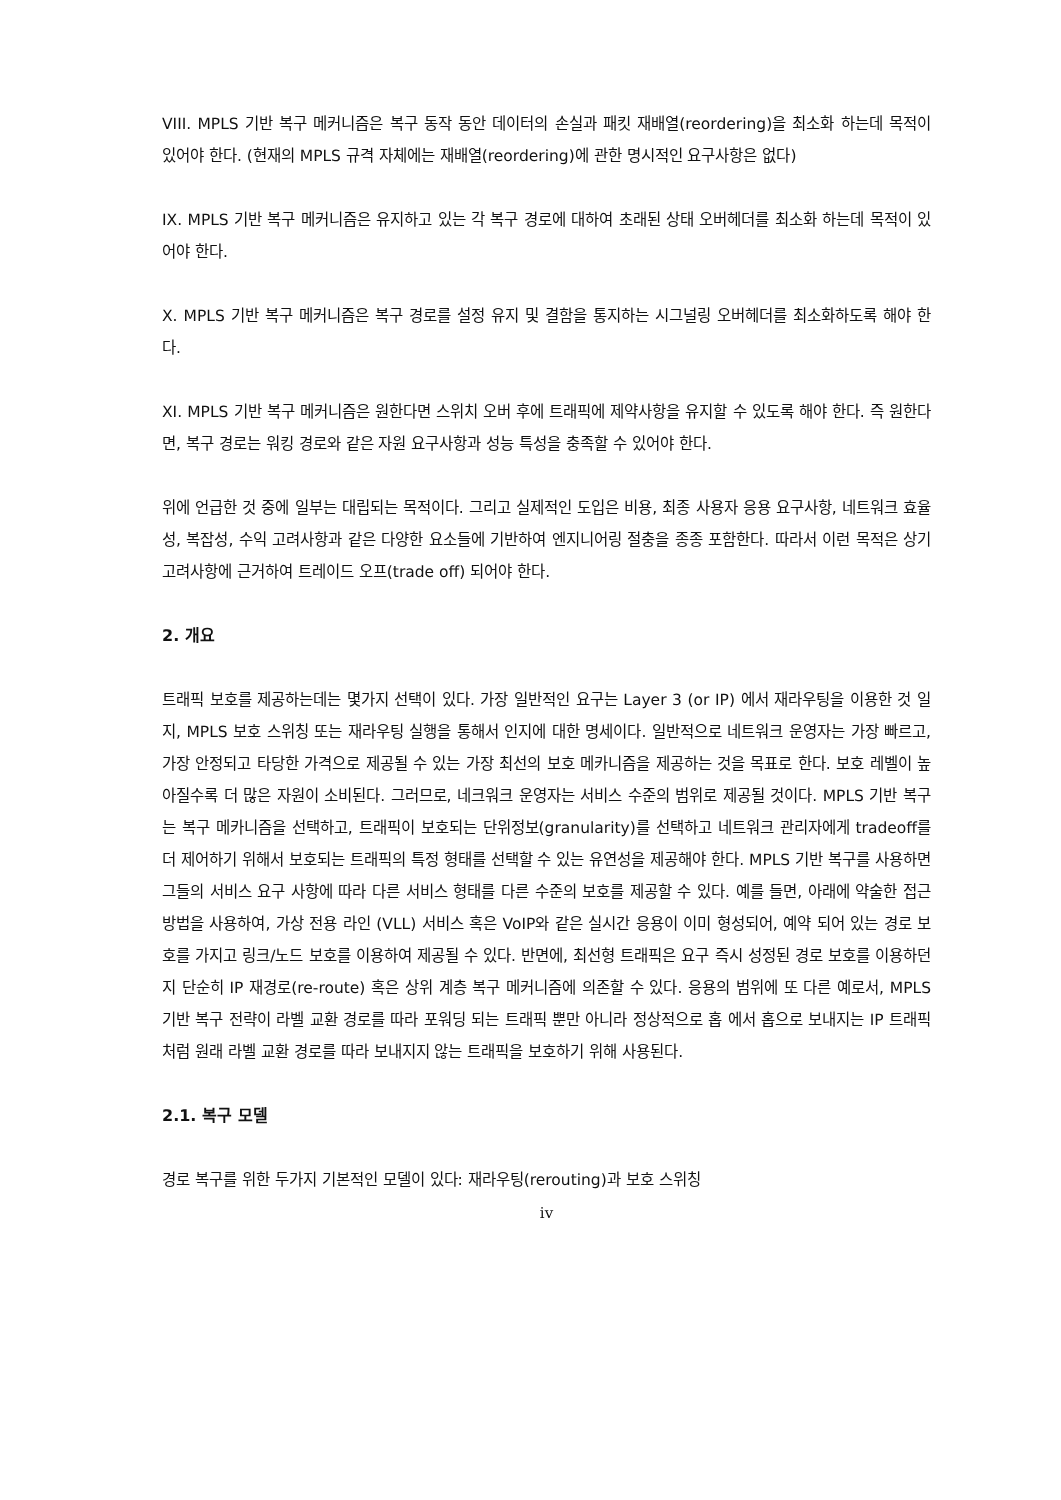VIII. MPLS 기반 복구 메커니즘은 복구 동작 동안 데이터의 손실과 패킷 재배열(reordering)을 최소화 하는데 목적이 있어야 한다. (현재의 MPLS 규격 자체에는 재배열(reordering)에 관한 명시적인 요구사항은 없다)
IX. MPLS 기반 복구 메커니즘은 유지하고 있는 각 복구 경로에 대하여 초래된 상태 오버헤더를 최소화 하는데 목적이 있어야 한다.
X. MPLS 기반 복구 메커니즘은 복구 경로를 설정 유지 및 결함을 통지하는 시그널링 오버헤더를 최소화하도록 해야 한다.
XI. MPLS 기반 복구 메커니즘은 원한다면 스위치 오버 후에 트래픽에 제약사항을 유지할 수 있도록 해야 한다. 즉 원한다면, 복구 경로는 워킹 경로와 같은 자원 요구사항과 성능 특성을 충족할 수 있어야 한다.
위에 언급한 것 중에 일부는 대립되는 목적이다. 그리고 실제적인 도입은 비용, 최종 사용자 응용 요구사항, 네트워크 효율성, 복잡성, 수익 고려사항과 같은 다양한 요소들에 기반하여 엔지니어링 절충을 종종 포함한다. 따라서 이런 목적은 상기 고려사항에 근거하여 트레이드 오프(trade off) 되어야 한다.
2. 개요
트래픽 보호를 제공하는데는 몇가지 선택이 있다. 가장 일반적인 요구는 Layer 3 (or IP) 에서 재라우팅을 이용한 것 일지, MPLS 보호 스위칭 또는 재라우팅 실행을 통해서 인지에 대한 명세이다. 일반적으로 네트워크 운영자는 가장 빠르고, 가장 안정되고 타당한 가격으로 제공될 수 있는 가장 최선의 보호 메카니즘을 제공하는 것을 목표로 한다. 보호 레벨이 높아질수록 더 많은 자원이 소비된다. 그러므로, 네크워크 운영자는 서비스 수준의 범위로 제공될 것이다. MPLS 기반 복구는 복구 메카니즘을 선택하고, 트래픽이 보호되는 단위정보(granularity)를 선택하고 네트워크 관리자에게 tradeoff를 더 제어하기 위해서 보호되는 트래픽의 특정 형태를 선택할 수 있는 유연성을 제공해야 한다. MPLS 기반 복구를 사용하면 그들의 서비스 요구 사항에 따라 다른 서비스 형태를 다른 수준의 보호를 제공할 수 있다. 예를 들면, 아래에 약술한 접근 방법을 사용하여, 가상 전용 라인 (VLL) 서비스 혹은 VoIP와 같은 실시간 응용이 이미 형성되어, 예약 되어 있는 경로 보호를 가지고 링크/노드 보호를 이용하여 제공될 수 있다. 반면에, 최선형 트래픽은 요구 즉시 성정된 경로 보호를 이용하던지 단순히 IP 재경로(re-route) 혹은 상위 계층 복구 메커니즘에 의존할 수 있다. 응용의 범위에 또 다른 예로서, MPLS 기반 복구 전략이 라벨 교환 경로를 따라 포워딩 되는 트래픽 뿐만 아니라 정상적으로 홉 에서 홉으로 보내지는 IP 트래픽 처럼 원래 라벨 교환 경로를 따라 보내지지 않는 트래픽을 보호하기 위해 사용된다.
2.1. 복구 모델
경로 복구를 위한 두가지 기본적인 모델이 있다: 재라우팅(rerouting)과 보호 스위칭
iv